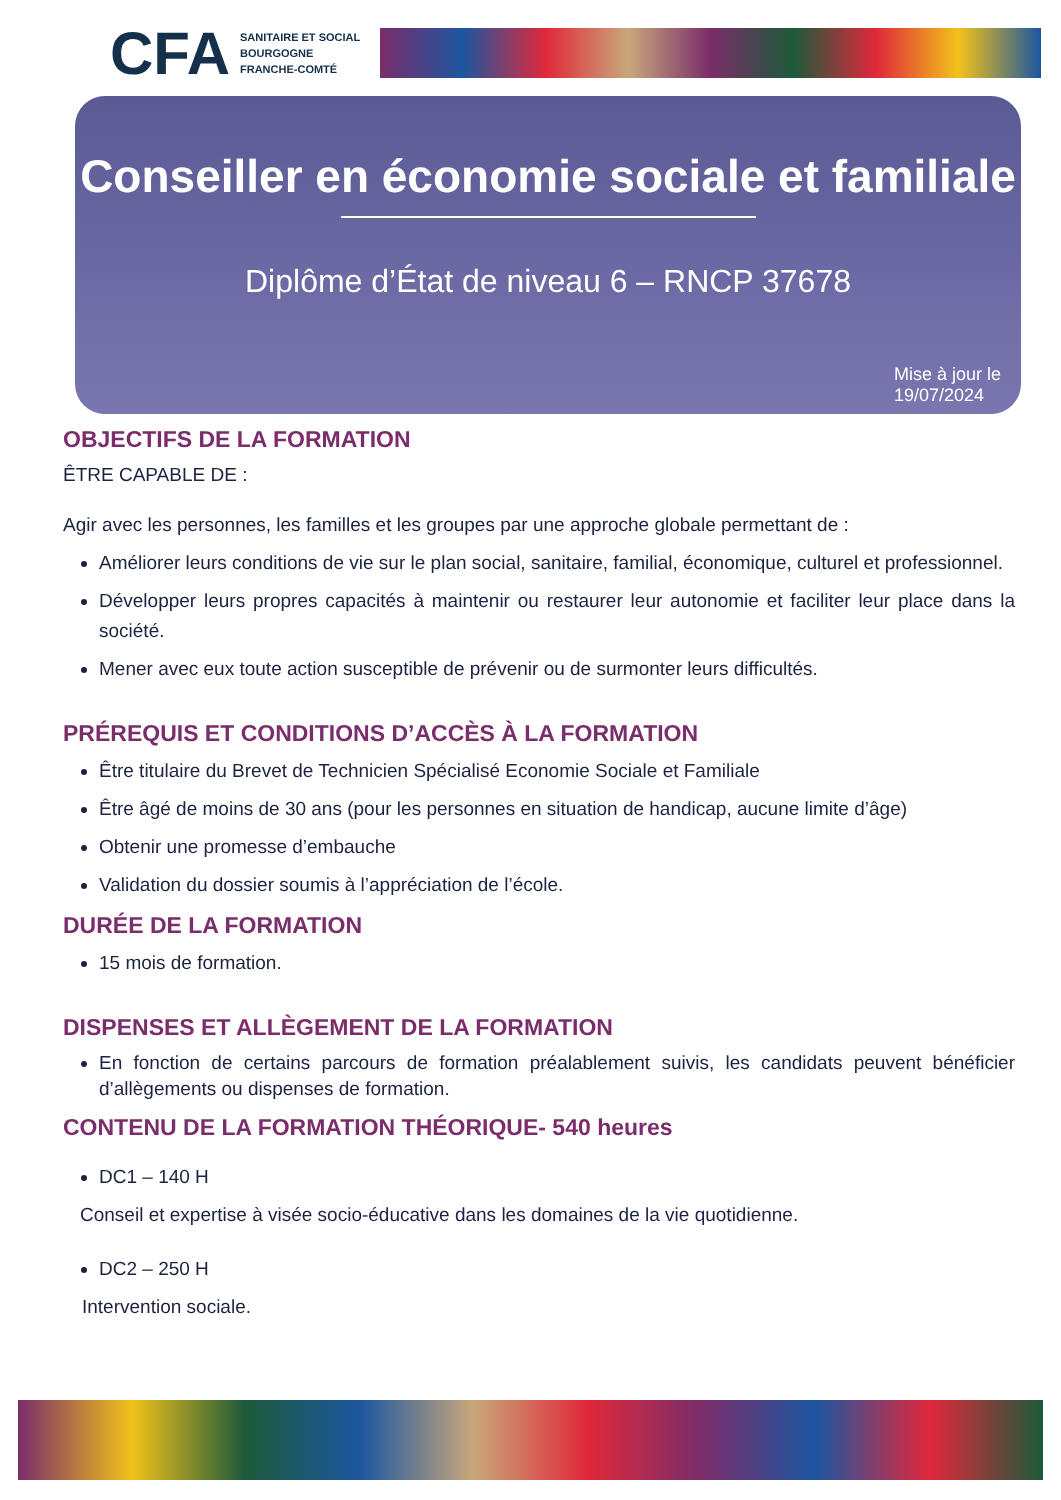CFA
SANITAIRE ET SOCIAL
BOURGOGNE
FRANCHE-COMTÉ
Conseiller en économie sociale et familiale
Diplôme d’État de niveau 6 – RNCP 37678
Mise à jour le
19/07/2024
OBJECTIFS DE LA FORMATION
ÊTRE CAPABLE DE :
Agir avec les personnes, les familles et les groupes par une approche globale permettant de :
Améliorer leurs conditions de vie sur le plan social, sanitaire, familial, économique, culturel et professionnel.
Développer leurs propres capacités à maintenir ou restaurer leur autonomie et faciliter leur place dans la société.
Mener avec eux toute action susceptible de prévenir ou de surmonter leurs difficultés.
PRÉREQUIS ET CONDITIONS D’ACCÈS À LA FORMATION
Être titulaire du Brevet de Technicien Spécialisé Economie Sociale et Familiale
Être âgé de moins de 30 ans (pour les personnes en situation de handicap, aucune limite d’âge)
Obtenir une promesse d’embauche
Validation du dossier soumis à l’appréciation de l’école.
DURÉE DE LA FORMATION
15 mois de formation.
DISPENSES ET ALLÈGEMENT DE LA FORMATION
En fonction de certains parcours de formation préalablement suivis, les candidats peuvent bénéficier d’allègements ou dispenses de formation.
CONTENU DE LA FORMATION THÉORIQUE- 540 heures
DC1 – 140 H
Conseil et expertise à visée socio-éducative dans les domaines de la vie quotidienne.
DC2 – 250 H
Intervention sociale.